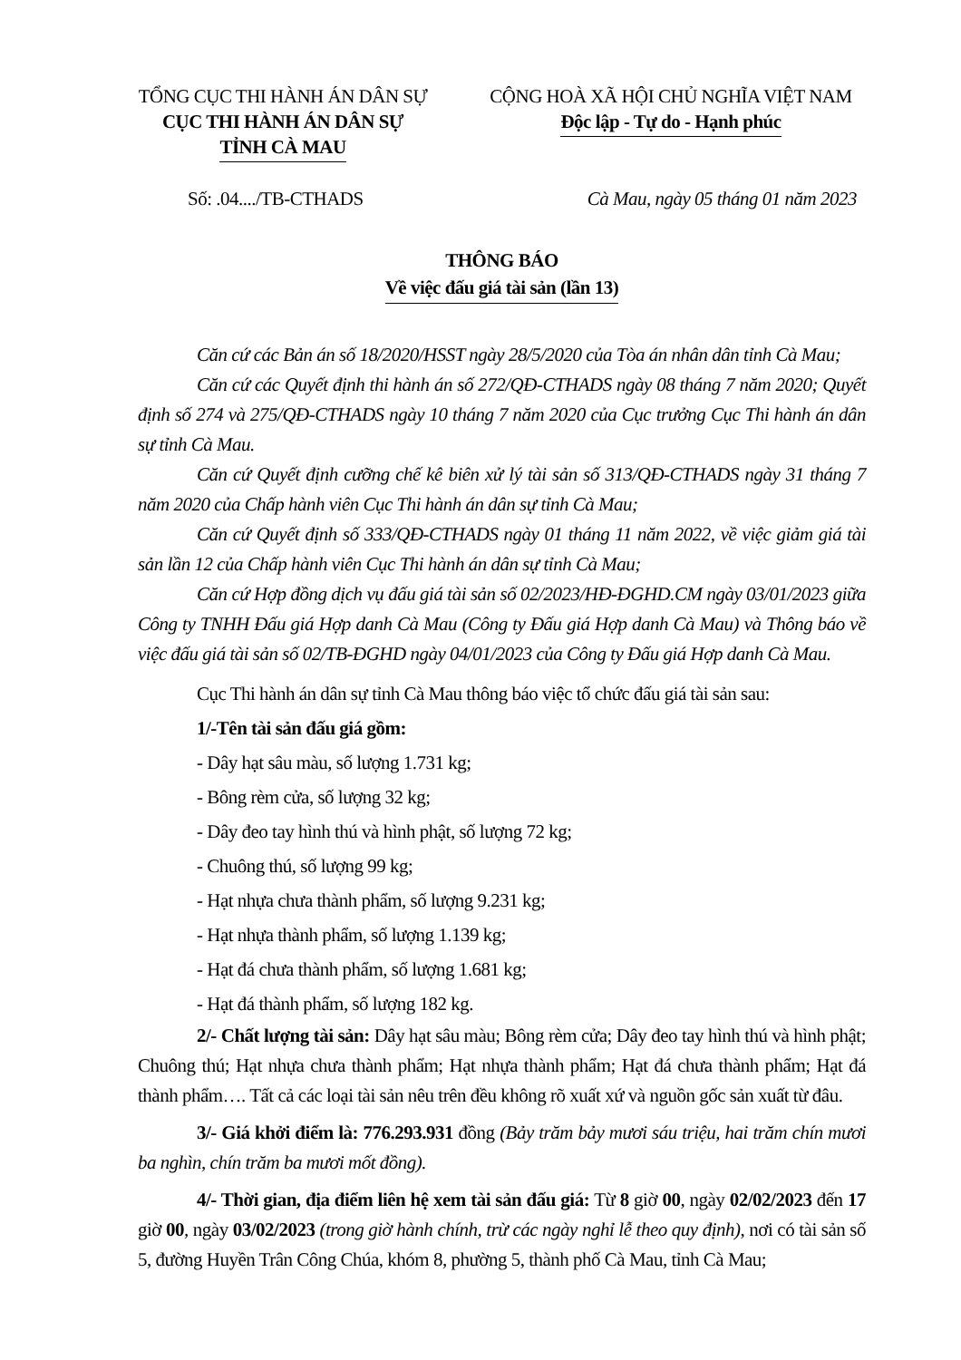TỔNG CỤC THI HÀNH ÁN DÂN SỰ
CỤC THI HÀNH ÁN DÂN SỰ
TỈNH CÀ MAU
CỘNG HOÀ XÃ HỘI CHỦ NGHĨA VIỆT NAM
Độc lập - Tự do - Hạnh phúc
Số: .04..../TB-CTHADS Cà Mau, ngày 05 tháng 01 năm 2023
THÔNG BÁO
Về việc đấu giá tài sản (lần 13)
Căn cứ các Bản án số 18/2020/HSST ngày 28/5/2020 của Tòa án nhân dân tỉnh Cà Mau;
Căn cứ các Quyết định thi hành án số 272/QĐ-CTHADS ngày 08 tháng 7 năm 2020; Quyết định số 274 và 275/QĐ-CTHADS ngày 10 tháng 7 năm 2020 của Cục trưởng Cục Thi hành án dân sự tỉnh Cà Mau.
Căn cứ Quyết định cưỡng chế kê biên xử lý tài sản số 313/QĐ-CTHADS ngày 31 tháng 7 năm 2020 của Chấp hành viên Cục Thi hành án dân sự tỉnh Cà Mau;
Căn cứ Quyết định số 333/QĐ-CTHADS ngày 01 tháng 11 năm 2022, về việc giảm giá tài sản lần 12 của Chấp hành viên Cục Thi hành án dân sự tỉnh Cà Mau;
Căn cứ Hợp đồng dịch vụ đấu giá tài sản số 02/2023/HĐ-ĐGHD.CM ngày 03/01/2023 giữa Công ty TNHH Đấu giá Hợp danh Cà Mau (Công ty Đấu giá Hợp danh Cà Mau) và Thông báo về việc đấu giá tài sản số 02/TB-ĐGHD ngày 04/01/2023 của Công ty Đấu giá Hợp danh Cà Mau.
Cục Thi hành án dân sự tỉnh Cà Mau thông báo việc tổ chức đấu giá tài sản sau:
1/-Tên tài sản đấu giá gồm:
- Dây hạt sâu màu, số lượng 1.731 kg;
- Bông rèm cửa, số lượng 32 kg;
- Dây đeo tay hình thú và hình phật, số lượng 72 kg;
- Chuông thú, số lượng 99 kg;
- Hạt nhựa chưa thành phẩm, số lượng 9.231 kg;
- Hạt nhựa thành phẩm, số lượng 1.139 kg;
- Hạt đá chưa thành phẩm, số lượng 1.681 kg;
- Hạt đá thành phẩm, số lượng 182 kg.
2/- Chất lượng tài sản: Dây hạt sâu màu; Bông rèm cửa; Dây đeo tay hình thú và hình phật; Chuông thú; Hạt nhựa chưa thành phẩm; Hạt nhựa thành phẩm; Hạt đá chưa thành phẩm; Hạt đá thành phẩm…. Tất cả các loại tài sản nêu trên đều không rõ xuất xứ và nguồn gốc sản xuất từ đâu.
3/- Giá khởi điểm là: 776.293.931 đồng (Bảy trăm bảy mươi sáu triệu, hai trăm chín mươi ba nghìn, chín trăm ba mươi mốt đồng).
4/- Thời gian, địa điểm liên hệ xem tài sản đấu giá: Từ 8 giờ 00, ngày 02/02/2023 đến 17 giờ 00, ngày 03/02/2023 (trong giờ hành chính, trừ các ngày nghỉ lễ theo quy định), nơi có tài sản số 5, đường Huyền Trân Công Chúa, khóm 8, phường 5, thành phố Cà Mau, tỉnh Cà Mau;